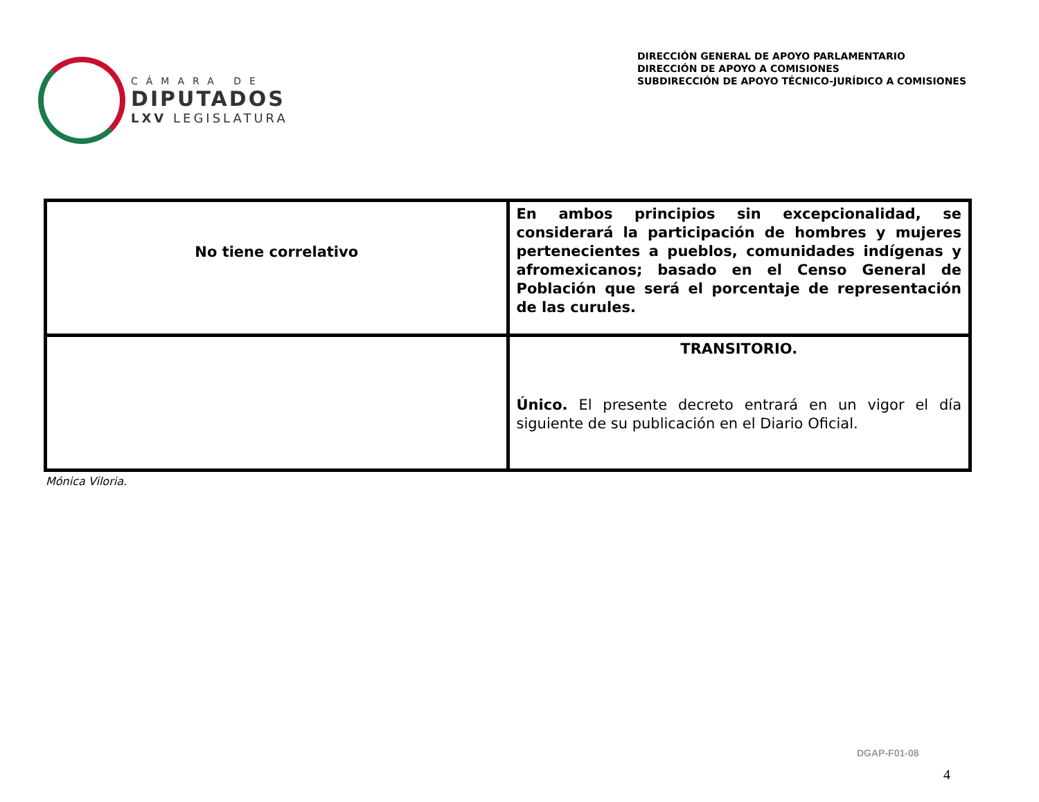CÁMARA DE
DIPUTADOS
LXV LEGISLATURA
DIRECCIÓN GENERAL DE APOYO PARLAMENTARIO
DIRECCIÓN DE APOYO A COMISIONES
SUBDIRECCIÓN DE APOYO TÉCNICO-JURÍDICO A COMISIONES
| No tiene correlativo | En ambos principios sin excepcionalidad, se considerará la participación de hombres y mujeres pertenecientes a pueblos, comunidades indígenas y afromexicanos; basado en el Censo General de Población que será el porcentaje de representación de las curules. |
| | TRANSITORIO. Único. El presente decreto entrará en un vigor el día siguiente de su publicación en el Diario Oficial. |
Mónica Viloria.
DGAP-F01-08
4